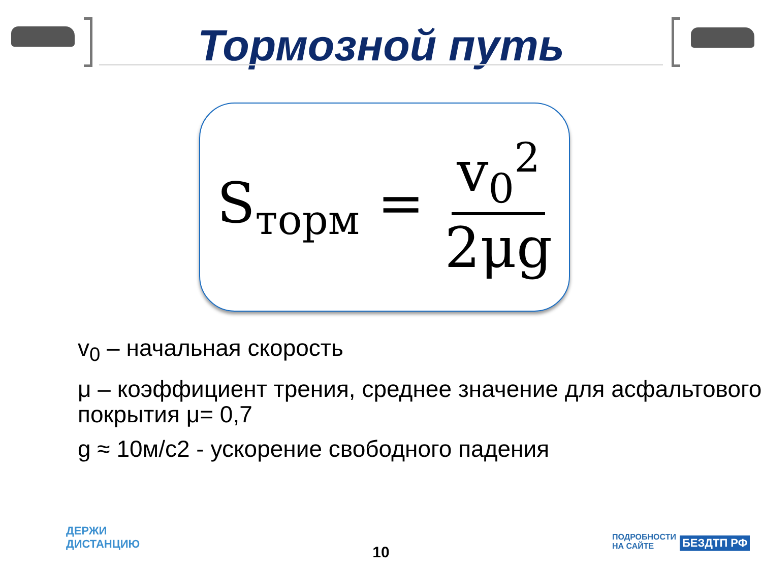Тормозной путь
S<sub>торм</sub> = v<sub>0</sub><sup>2</sup> 2μg
v<sub>0</sub> – начальная скорость
μ – коэффициент трения, среднее значение для асфальтового покрытия μ= 0,7
g ≈ 10м/с2 - ускорение свободного падения
ДЕРЖИ
ДИСТАНЦИЮ
10
ПОДРОБНОСТИ
НА САЙТЕ
БЕЗДТП РФ